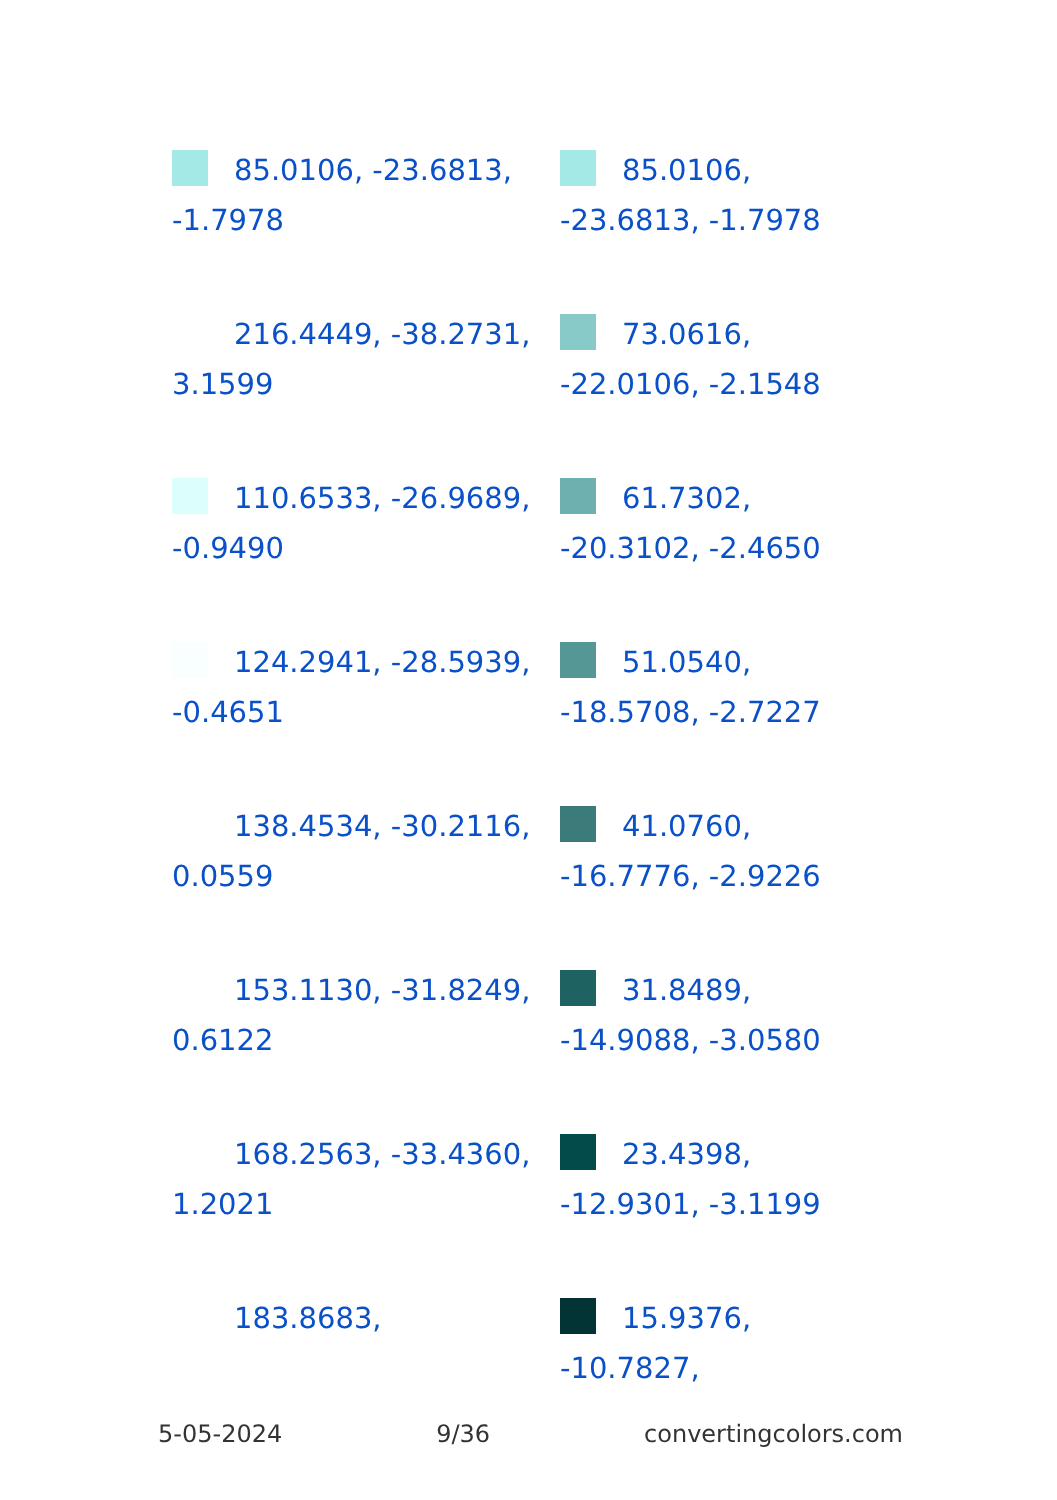85.0106, -23.6813, -1.7978
85.0106, -23.6813, -1.7978
216.4449, -38.2731, 3.1599
73.0616, -22.0106, -2.1548
110.6533, -26.9689, -0.9490
61.7302, -20.3102, -2.4650
124.2941, -28.5939, -0.4651
51.0540, -18.5708, -2.7227
138.4534, -30.2116, 0.0559
41.0760, -16.7776, -2.9226
153.1130, -31.8249, 0.6122
31.8489, -14.9088, -3.0580
168.2563, -33.4360, 1.2021
23.4398, -12.9301, -3.1199
183.8683,
15.9376, -10.7827,
5-05-2024 9/36 convertingcolors.com